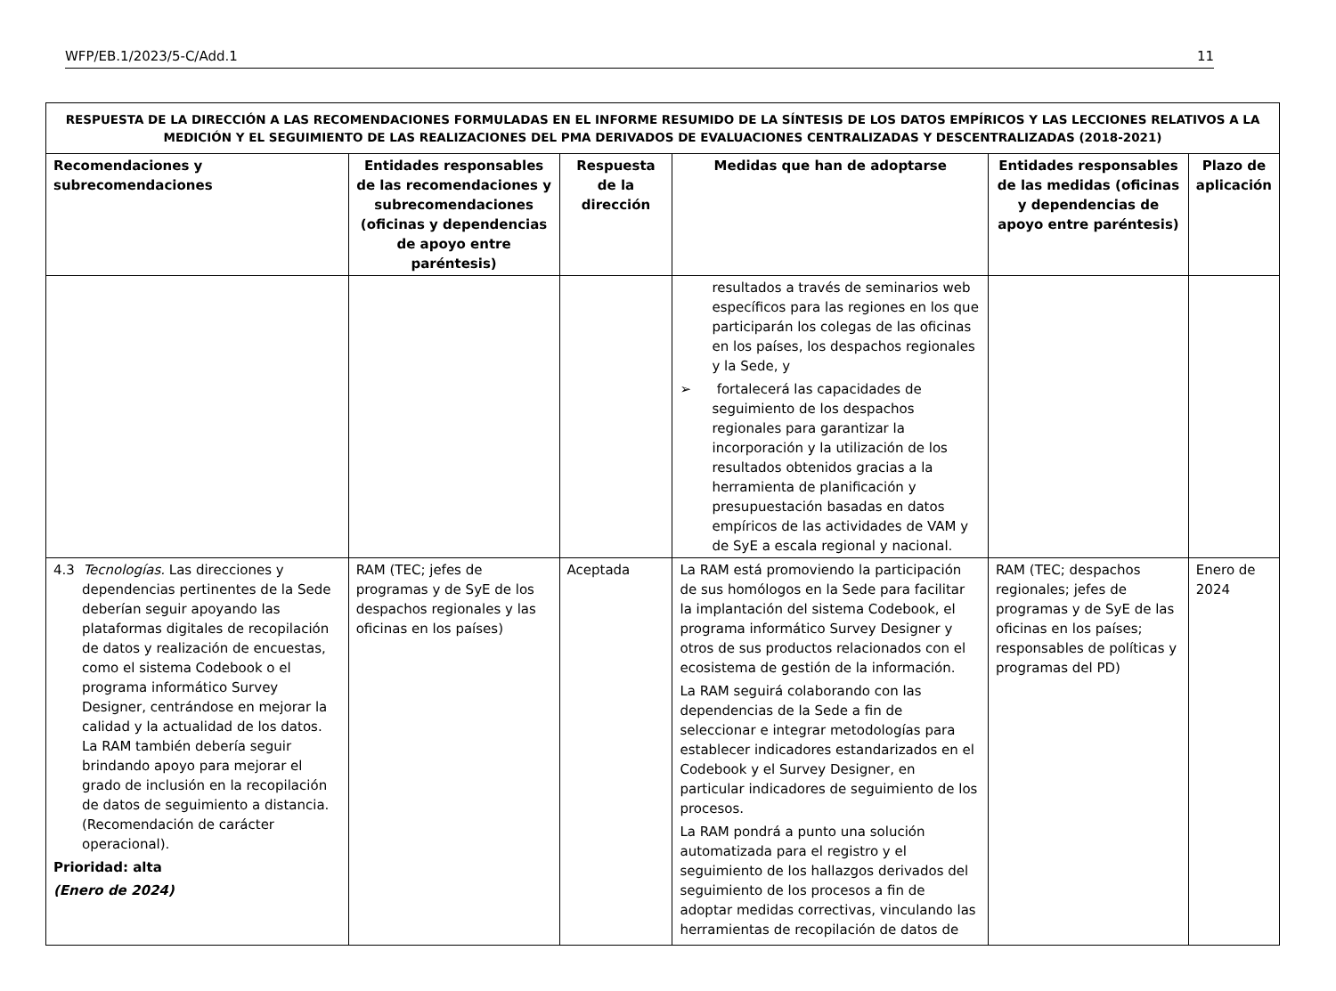WFP/EB.1/2023/5-C/Add.1 11
| RESPUESTA DE LA DIRECCIÓN A LAS RECOMENDACIONES FORMULADAS EN EL INFORME RESUMIDO DE LA SÍNTESIS DE LOS DATOS EMPÍRICOS Y LAS LECCIONES RELATIVOS A LA MEDICIÓN Y EL SEGUIMIENTO DE LAS REALIZACIONES DEL PMA DERIVADOS DE EVALUACIONES CENTRALIZADAS Y DESCENTRALIZADAS (2018-2021) | | | | | |
| --- | --- | --- | --- | --- | --- |
| Recomendaciones y subrecomendaciones | Entidades responsables de las recomendaciones y subrecomendaciones (oficinas y dependencias de apoyo entre paréntesis) | Respuesta de la dirección | Medidas que han de adoptarse | Entidades responsables de las medidas (oficinas y dependencias de apoyo entre paréntesis) | Plazo de aplicación |
| | | | resultados a través de seminarios web específicos para las regiones en los que participarán los colegas de las oficinas en los países, los despachos regionales y la Sede, y ➢ fortalecerá las capacidades de seguimiento de los despachos regionales para garantizar la incorporación y la utilización de los resultados obtenidos gracias a la herramienta de planificación y presupuestación basadas en datos empíricos de las actividades de VAM y de SyE a escala regional y nacional. | | |
| 4.3 Tecnologías. Las direcciones y dependencias pertinentes de la Sede deberían seguir apoyando las plataformas digitales de recopilación de datos y realización de encuestas, como el sistema Codebook o el programa informático Survey Designer, centrándose en mejorar la calidad y la actualidad de los datos. La RAM también debería seguir brindando apoyo para mejorar el grado de inclusión en la recopilación de datos de seguimiento a distancia. (Recomendación de carácter operacional). Prioridad: alta (Enero de 2024) | RAM (TEC; jefes de programas y de SyE de los despachos regionales y las oficinas en los países) | Aceptada | La RAM está promoviendo la participación de sus homólogos en la Sede para facilitar la implantación del sistema Codebook, el programa informático Survey Designer y otros de sus productos relacionados con el ecosistema de gestión de la información. La RAM seguirá colaborando con las dependencias de la Sede a fin de seleccionar e integrar metodologías para establecer indicadores estandarizados en el Codebook y el Survey Designer, en particular indicadores de seguimiento de los procesos. La RAM pondrá a punto una solución automatizada para el registro y el seguimiento de los hallazgos derivados del seguimiento de los procesos a fin de adoptar medidas correctivas, vinculando las herramientas de recopilación de datos de | RAM (TEC; despachos regionales; jefes de programas y de SyE de las oficinas en los países; responsables de políticas y programas del PD) | Enero de 2024 |